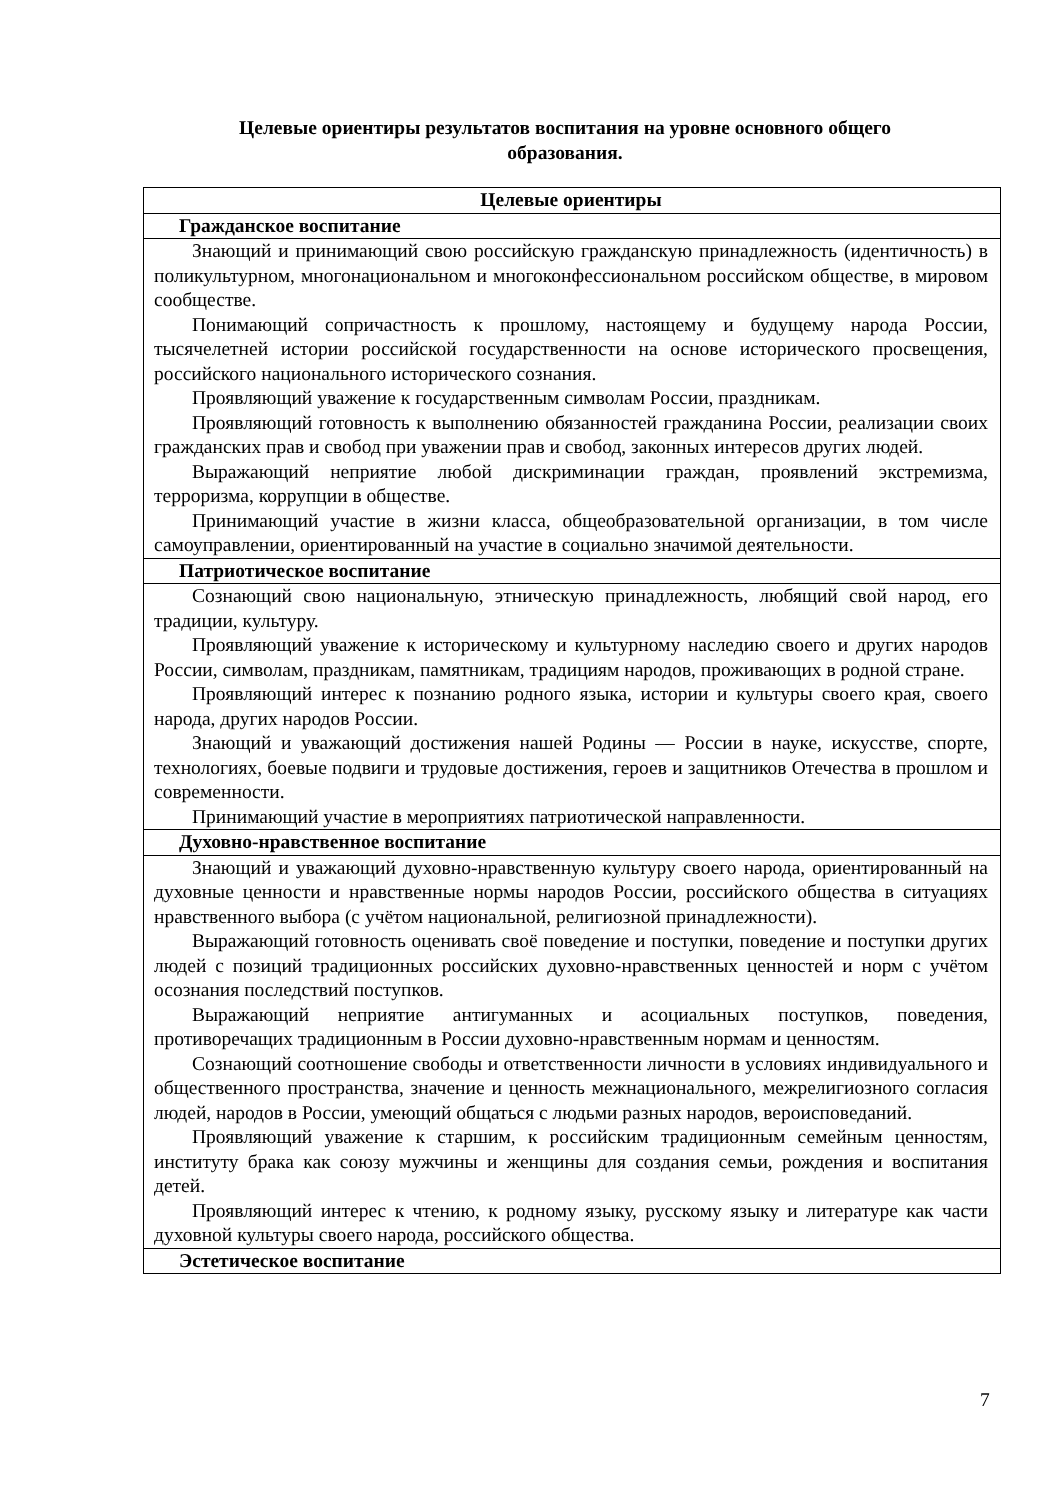Целевые ориентиры результатов воспитания на уровне основного общего образования.
| Целевые ориентиры |
| --- |
| Гражданское воспитание |
| Знающий и принимающий свою российскую гражданскую принадлежность (идентичность) в поликультурном, многонациональном и многоконфессиональном российском обществе, в мировом сообществе. Понимающий сопричастность к прошлому, настоящему и будущему народа России, тысячелетней истории российской государственности на основе исторического просвещения, российского национального исторического сознания. Проявляющий уважение к государственным символам России, праздникам. Проявляющий готовность к выполнению обязанностей гражданина России, реализации своих гражданских прав и свобод при уважении прав и свобод, законных интересов других людей. Выражающий неприятие любой дискриминации граждан, проявлений экстремизма, терроризма, коррупции в обществе. Принимающий участие в жизни класса, общеобразовательной организации, в том числе самоуправлении, ориентированный на участие в социально значимой деятельности. |
| Патриотическое воспитание |
| Сознающий свою национальную, этническую принадлежность, любящий свой народ, его традиции, культуру. Проявляющий уважение к историческому и культурному наследию своего и других народов России, символам, праздникам, памятникам, традициям народов, проживающих в родной стране. Проявляющий интерес к познанию родного языка, истории и культуры своего края, своего народа, других народов России. Знающий и уважающий достижения нашей Родины — России в науке, искусстве, спорте, технологиях, боевые подвиги и трудовые достижения, героев и защитников Отечества в прошлом и современности. Принимающий участие в мероприятиях патриотической направленности. |
| Духовно-нравственное воспитание |
| Знающий и уважающий духовно-нравственную культуру своего народа, ориентированный на духовные ценности и нравственные нормы народов России, российского общества в ситуациях нравственного выбора (с учётом национальной, религиозной принадлежности). Выражающий готовность оценивать своё поведение и поступки, поведение и поступки других людей с позиций традиционных российских духовно-нравственных ценностей и норм с учётом осознания последствий поступков. Выражающий неприятие антигуманных и асоциальных поступков, поведения, противоречащих традиционным в России духовно-нравственным нормам и ценностям. Сознающий соотношение свободы и ответственности личности в условиях индивидуального и общественного пространства, значение и ценность межнационального, межрелигиозного согласия людей, народов в России, умеющий общаться с людьми разных народов, вероисповеданий. Проявляющий уважение к старшим, к российским традиционным семейным ценностям, институту брака как союзу мужчины и женщины для создания семьи, рождения и воспитания детей. Проявляющий интерес к чтению, к родному языку, русскому языку и литературе как части духовной культуры своего народа, российского общества. |
| Эстетическое воспитание |
7